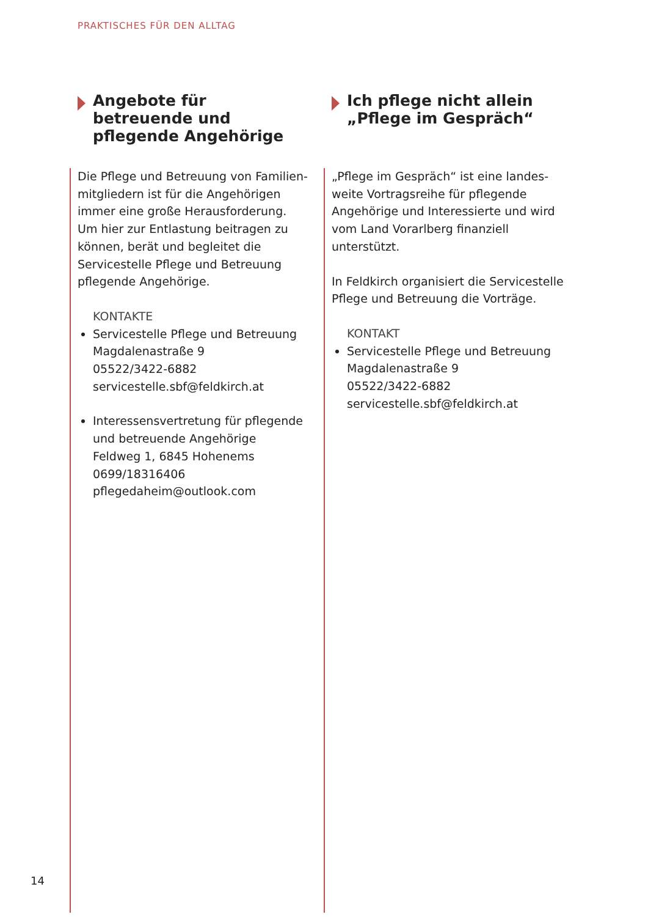PRAKTISCHES FÜR DEN ALLTAG
Angebote für betreuende und pflegende Angehörige
Die Pflege und Betreuung von Familien­mitgliedern ist für die Angehörigen immer eine große Herausforderung. Um hier zur Entlastung beitragen zu können, berät und begleitet die Servicestelle Pflege und Betreuung pflegende Angehörige.
KONTAKTE
Servicestelle Pflege und Betreuung
Magdalenastraße 9
05522/3422-6882
servicestelle.sbf@feldkirch.at
Interessensvertretung für pflegende und betreuende Angehörige
Feldweg 1, 6845 Hohenems
0699/18316406
pflegedaheim@outlook.com
Ich pflege nicht allein „Pflege im Gespräch“
„Pflege im Gespräch“ ist eine landes­weite Vortragsreihe für pflegende Angehörige und Interessierte und wird vom Land Vorarlberg finanziell unterstützt.
In Feldkirch organisiert die Servicestelle Pflege und Betreuung die Vorträge.
KONTAKT
Servicestelle Pflege und Betreuung
Magdalenastraße 9
05522/3422-6882
servicestelle.sbf@feldkirch.at
14